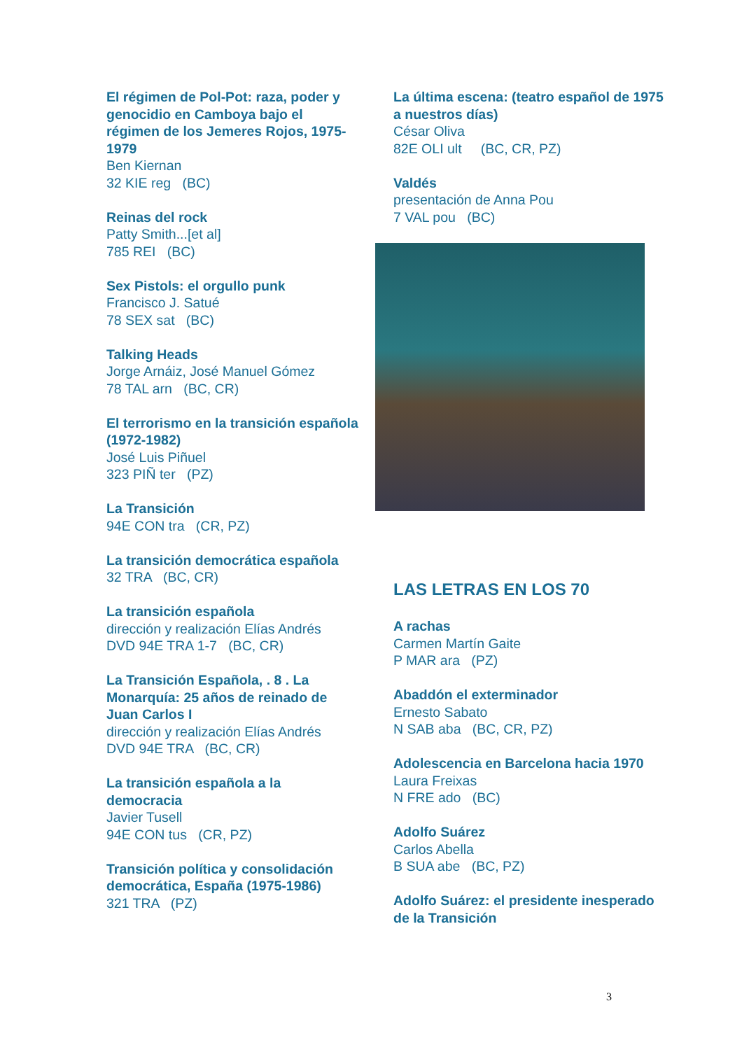El régimen de Pol-Pot: raza, poder y genocidio en Camboya bajo el régimen de los Jemeres Rojos, 1975- 1979
Ben Kiernan
32 KIE reg (BC)
Reinas del rock
Patty Smith...[et al]
785 REI (BC)
Sex Pistols: el orgullo punk
Francisco J. Satué
78 SEX sat (BC)
Talking Heads
Jorge Arnáiz, José Manuel Gómez
78 TAL arn (BC, CR)
El terrorismo en la transición española (1972-1982)
José Luis Piñuel
323 PIÑ ter (PZ)
La Transición
94E CON tra (CR, PZ)
La transición democrática española
32 TRA (BC, CR)
La transición española
dirección y realización Elías Andrés
DVD 94E TRA 1-7 (BC, CR)
La Transición Española, . 8 . La Monarquía: 25 años de reinado de Juan Carlos I
dirección y realización Elías Andrés
DVD 94E TRA (BC, CR)
La transición española a la democracia
Javier Tusell
94E CON tus (CR, PZ)
Transición política y consolidación democrática, España (1975-1986)
321 TRA (PZ)
La última escena: (teatro español de 1975 a nuestros días)
César Oliva
82E OLI ult (BC, CR, PZ)
Valdés
presentación de Anna Pou
7 VAL pou (BC)
LAS LETRAS EN LOS 70
A rachas
Carmen Martín Gaite
P MAR ara (PZ)
Abaddón el exterminador
Ernesto Sabato
N SAB aba (BC, CR, PZ)
Adolescencia en Barcelona hacia 1970
Laura Freixas
N FRE ado (BC)
Adolfo Suárez
Carlos Abella
B SUA abe (BC, PZ)
Adolfo Suárez: el presidente inesperado de la Transición
3